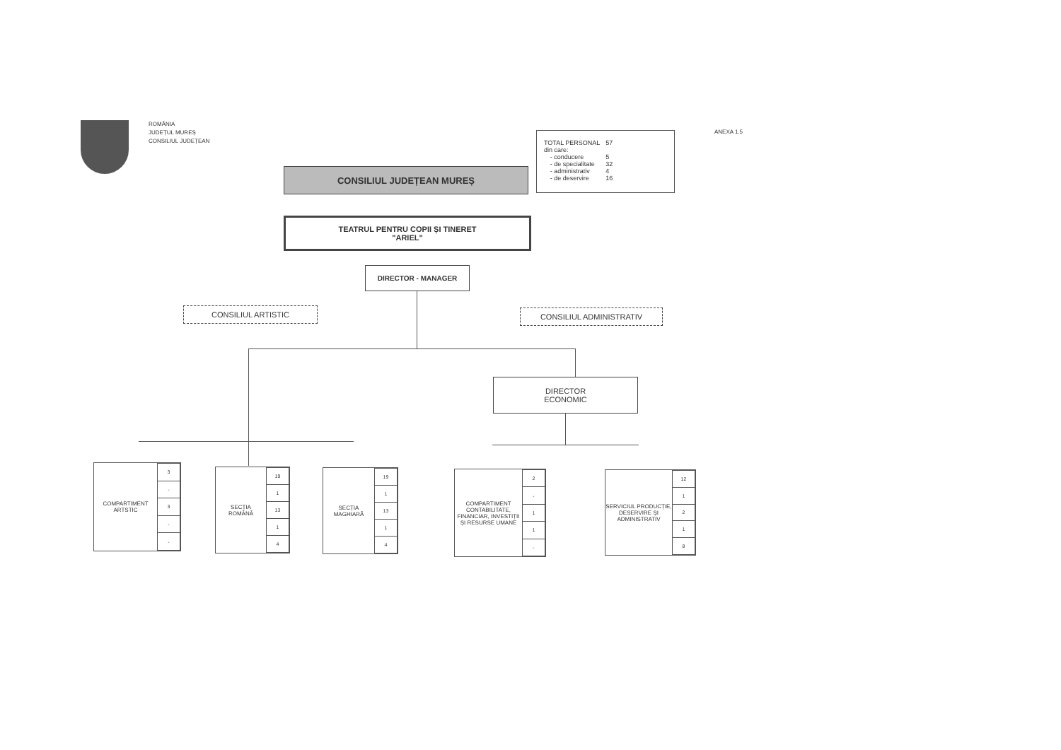ROMÂNIA
JUDEȚUL MUREȘ
CONSILIUL JUDEȚEAN
ANEXA 1.5
| TOTAL PERSONAL | | 57 |
| din care: | | |
| | - conducere | 5 |
| | - de specialitate | 32 |
| | - administrativ | 4 |
| | - de deservire | 16 |
CONSILIUL JUDEȚEAN MUREȘ
TEATRUL PENTRU COPII ȘI TINERET
"ARIEL"
DIRECTOR - MANAGER
CONSILIUL ARTISTIC CONSILIUL ADMINISTRATIV
DIRECTOR
ECONOMIC
COMPARTIMENT
ARTSTIC
| 3 |
| - |
| 3 |
| - |
| - |
SECȚIA
ROMÂNĂ
| 19 |
| 1 |
| 13 |
| 1 |
| 4 |
SECȚIA
MAGHIARĂ
| 19 |
| 1 |
| 13 |
| 1 |
| 4 |
COMPARTIMENT CONTABILITATE, FINANCIAR, INVESTIȚII ȘI RESURSE UMANE
| 2 |
| - |
| 1 |
| 1 |
| - |
SERVICIUL PRODUCȚIE, DESERVIRE ȘI ADMINISTRATIV
| 12 |
| 1 |
| 2 |
| 1 |
| 8 |